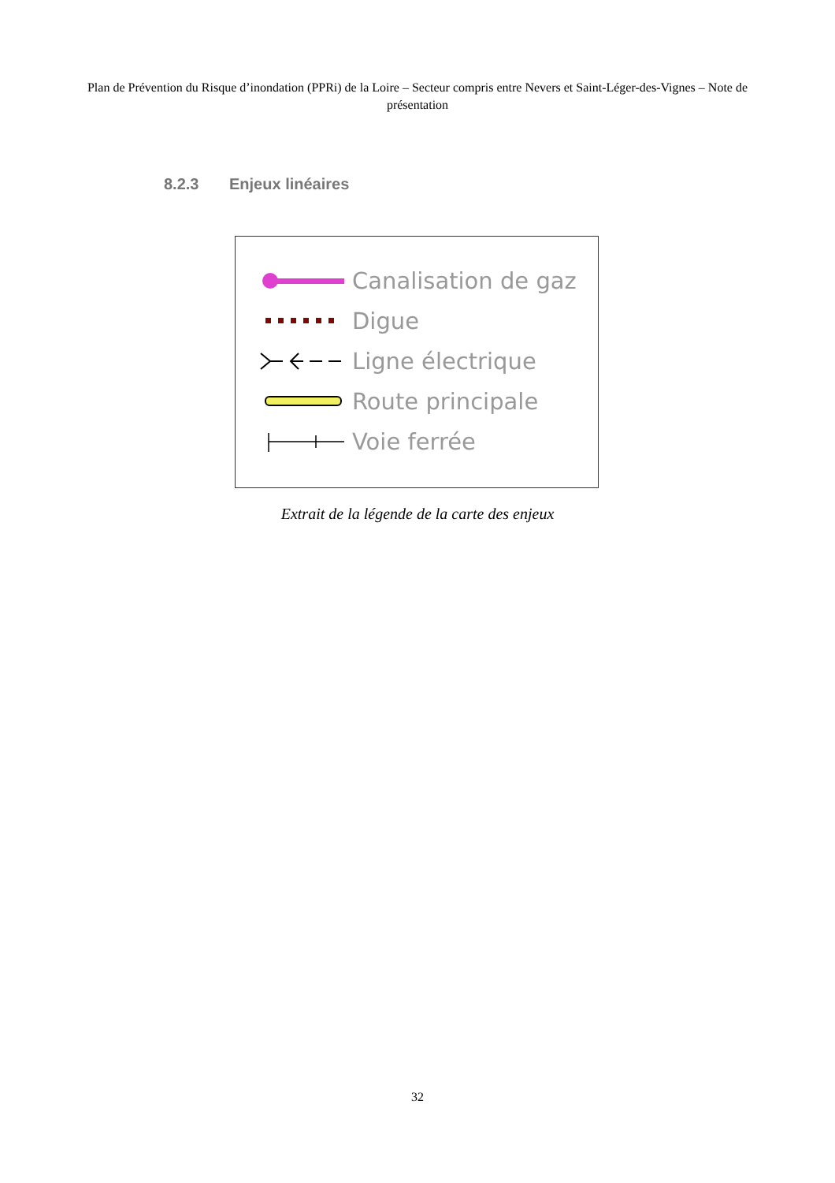Plan de Prévention du Risque d’inondation (PPRi) de la Loire – Secteur compris entre Nevers et Saint-Léger-des-Vignes – Note de présentation
8.2.3 Enjeux linéaires
Canalisation de gaz
Digue
Ligne électrique
Route principale
Voie ferrée
Extrait de la légende de la carte des enjeux
32